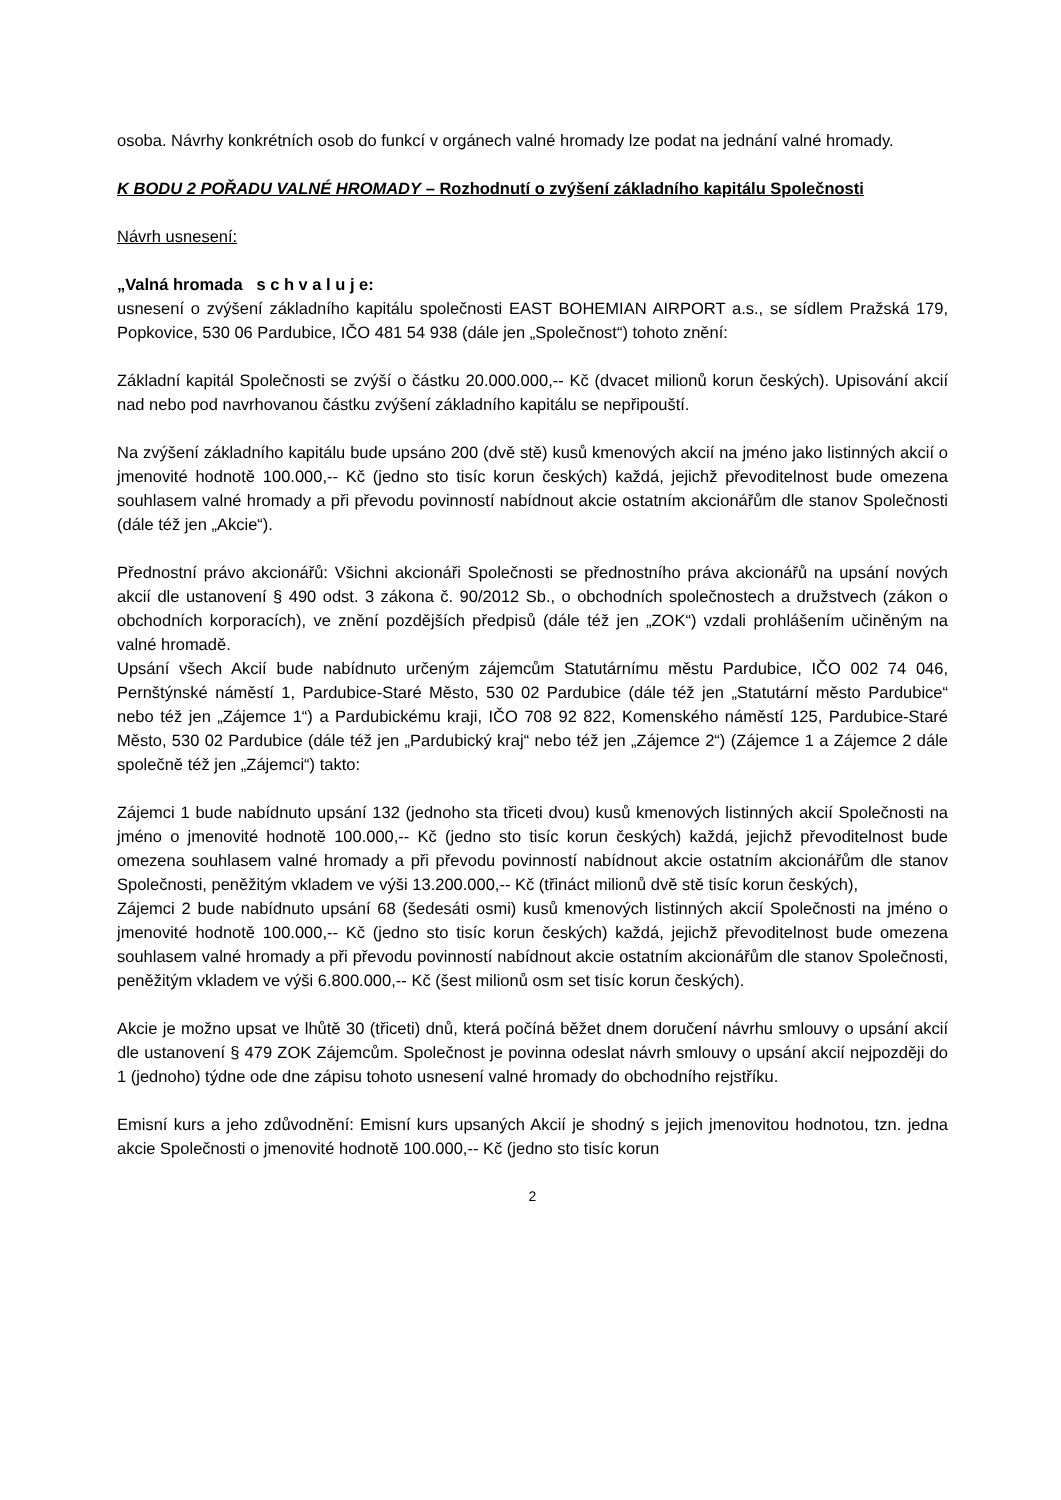osoba. Návrhy konkrétních osob do funkcí v orgánech valné hromady lze podat na jednání valné hromady.
K BODU 2 POŘADU VALNÉ HROMADY – Rozhodnutí o zvýšení základního kapitálu Společnosti
Návrh usnesení:
„Valná hromada s c h v a l u j e:
usnesení o zvýšení základního kapitálu společnosti EAST BOHEMIAN AIRPORT a.s., se sídlem Pražská 179, Popkovice, 530 06 Pardubice, IČO 481 54 938 (dále jen „Společnost“) tohoto znění:
Základní kapitál Společnosti se zvýší o částku 20.000.000,-- Kč (dvacet milionů korun českých). Upisování akcií nad nebo pod navrhovanou částku zvýšení základního kapitálu se nepřipouští.
Na zvýšení základního kapitálu bude upsáno 200 (dvě stě) kusů kmenových akcií na jméno jako listinných akcií o jmenovité hodnotě 100.000,-- Kč (jedno sto tisíc korun českých) každá, jejichž převoditelnost bude omezena souhlasem valné hromady a při převodu povinností nabídnout akcie ostatním akcionářům dle stanov Společnosti (dále též jen „Akcie“).
Přednostní právo akcionářů: Všichni akcionáři Společnosti se přednostního práva akcionářů na upsání nových akcií dle ustanovení § 490 odst. 3 zákona č. 90/2012 Sb., o obchodních společnostech a družstvech (zákon o obchodních korporacích), ve znění pozdějších předpisů (dále též jen „ZOK“) vzdali prohlášením učiněným na valné hromadě.
Upsání všech Akcií bude nabídnuto určeným zájemcům Statutárnímu městu Pardubice, IČO 002 74 046, Pernštýnské náměstí 1, Pardubice-Staré Město, 530 02 Pardubice (dále též jen „Statutární město Pardubice“ nebo též jen „Zájemce 1“) a Pardubickému kraji, IČO 708 92 822, Komenského náměstí 125, Pardubice-Staré Město, 530 02 Pardubice (dále též jen „Pardubický kraj“ nebo též jen „Zájemce 2“) (Zájemce 1 a Zájemce 2 dále společně též jen „Zájemci“) takto:
Zájemci 1 bude nabídnuto upsání 132 (jednoho sta třiceti dvou) kusů kmenových listinných akcií Společnosti na jméno o jmenovité hodnotě 100.000,-- Kč (jedno sto tisíc korun českých) každá, jejichž převoditelnost bude omezena souhlasem valné hromady a při převodu povinností nabídnout akcie ostatním akcionářům dle stanov Společnosti, peněžitým vkladem ve výši 13.200.000,-- Kč (třináct milionů dvě stě tisíc korun českých),
Zájemci 2 bude nabídnuto upsání 68 (šedesáti osmi) kusů kmenových listinných akcií Společnosti na jméno o jmenovité hodnotě 100.000,-- Kč (jedno sto tisíc korun českých) každá, jejichž převoditelnost bude omezena souhlasem valné hromady a při převodu povinností nabídnout akcie ostatním akcionářům dle stanov Společnosti, peněžitým vkladem ve výši 6.800.000,-- Kč (šest milionů osm set tisíc korun českých).
Akcie je možno upsat ve lhůtě 30 (třiceti) dnů, která počíná běžet dnem doručení návrhu smlouvy o upsání akcií dle ustanovení § 479 ZOK Zájemcům. Společnost je povinna odeslat návrh smlouvy o upsání akcií nejpozději do 1 (jednoho) týdne ode dne zápisu tohoto usnesení valné hromady do obchodního rejstříku.
Emisní kurs a jeho zdůvodnění: Emisní kurs upsaných Akcií je shodný s jejich jmenovitou hodnotou, tzn. jedna akcie Společnosti o jmenovité hodnotě 100.000,-- Kč (jedno sto tisíc korun
2